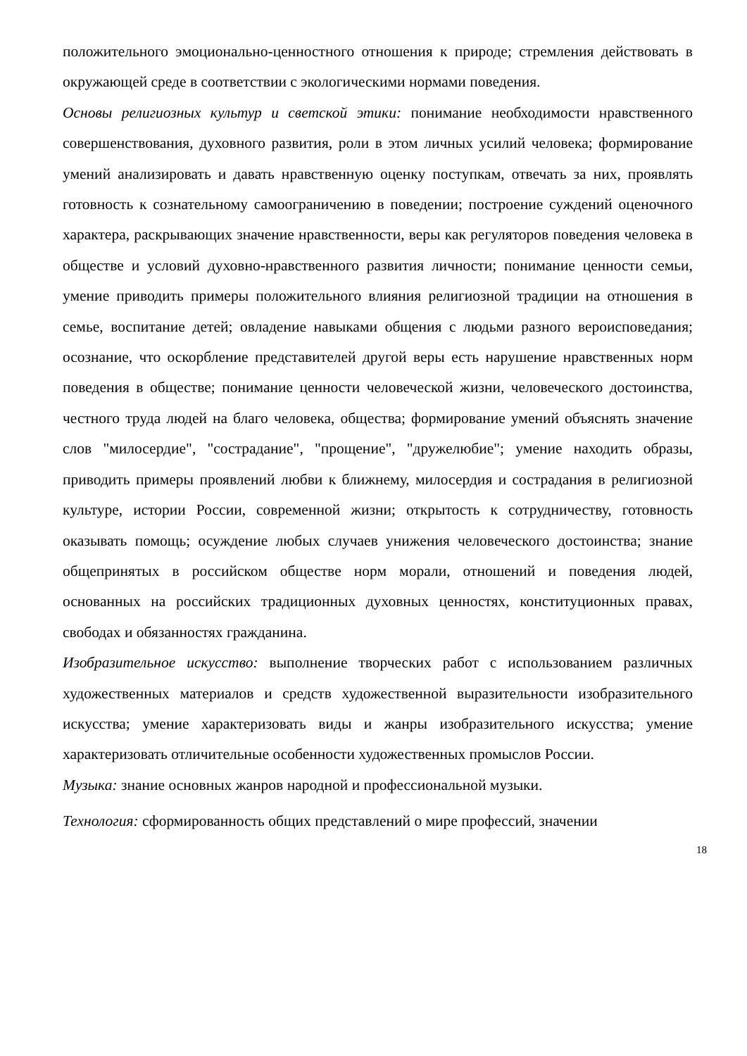положительного эмоционально-ценностного отношения к природе; стремления действовать в окружающей среде в соответствии с экологическими нормами поведения.
Основы религиозных культур и светской этики: понимание необходимости нравственного совершенствования, духовного развития, роли в этом личных усилий человека; формирование умений анализировать и давать нравственную оценку поступкам, отвечать за них, проявлять готовность к сознательному самоограничению в поведении; построение суждений оценочного характера, раскрывающих значение нравственности, веры как регуляторов поведения человека в обществе и условий духовно-нравственного развития личности; понимание ценности семьи, умение приводить примеры положительного влияния религиозной традиции на отношения в семье, воспитание детей; овладение навыками общения с людьми разного вероисповедания; осознание, что оскорбление представителей другой веры есть нарушение нравственных норм поведения в обществе; понимание ценности человеческой жизни, человеческого достоинства, честного труда людей на благо человека, общества; формирование умений объяснять значение слов "милосердие", "сострадание", "прощение", "дружелюбие"; умение находить образы, приводить примеры проявлений любви к ближнему, милосердия и сострадания в религиозной культуре, истории России, современной жизни; открытость к сотрудничеству, готовность оказывать помощь; осуждение любых случаев унижения человеческого достоинства; знание общепринятых в российском обществе норм морали, отношений и поведения людей, основанных на российских традиционных духовных ценностях, конституционных правах, свободах и обязанностях гражданина.
Изобразительное искусство: выполнение творческих работ с использованием различных художественных материалов и средств художественной выразительности изобразительного искусства; умение характеризовать виды и жанры изобразительного искусства; умение характеризовать отличительные особенности художественных промыслов России.
Музыка: знание основных жанров народной и профессиональной музыки.
Технология: сформированность общих представлений о мире профессий, значении
18